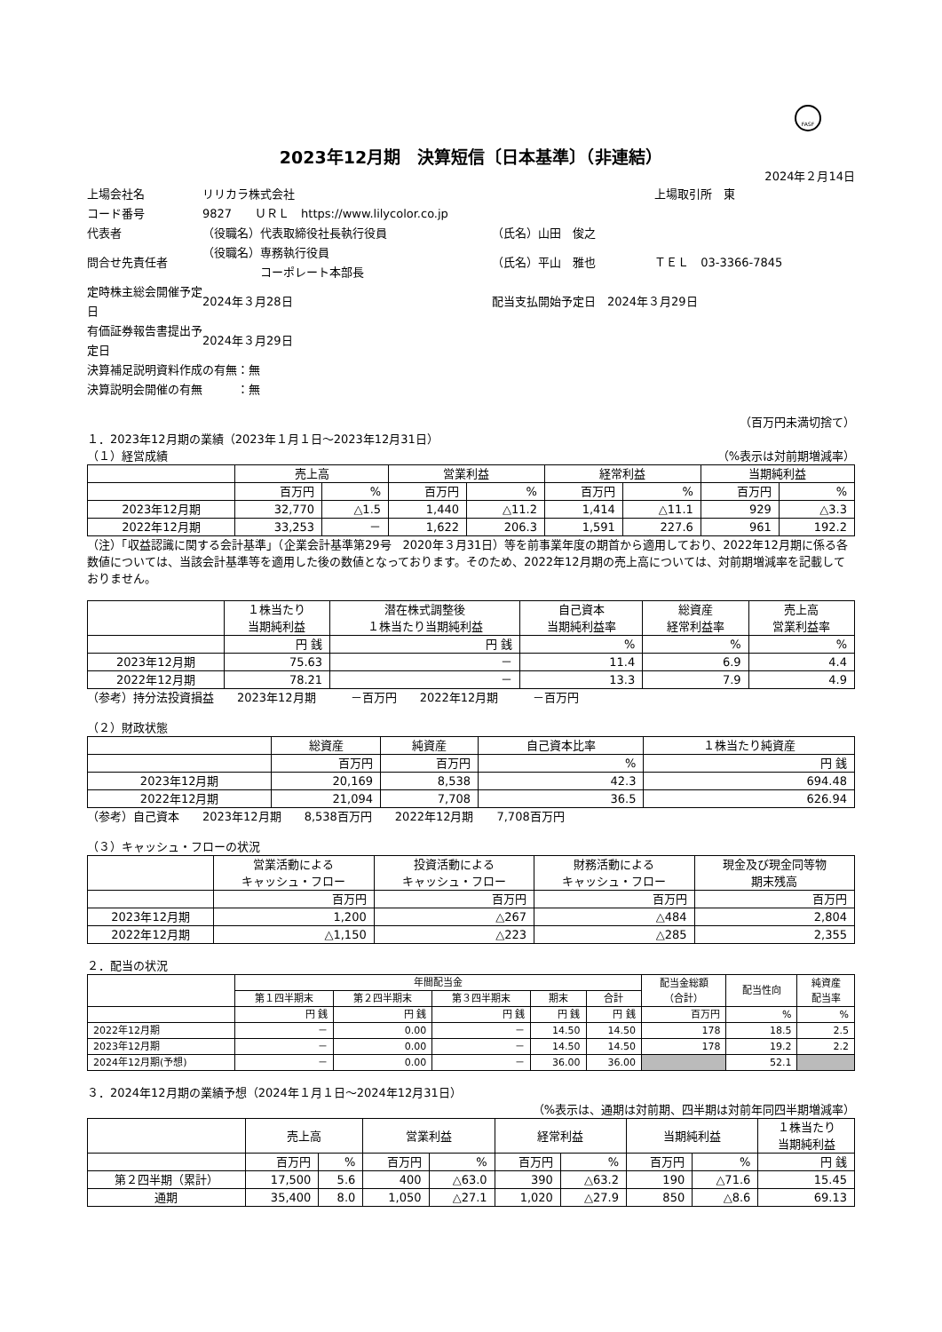FASF
2023年12月期　決算短信〔日本基準〕（非連結）
2024年２月14日
| 上場会社名 | リリカラ株式会社 | | 上場取引所 東 |
| コード番号 | 9827 ＵＲＬ https://www.lilycolor.co.jp | | |
| 代表者 | （役職名）代表取締役社長執行役員 | （氏名）山田 俊之 | |
| 問合せ先責任者 | （役職名）専務執行役員 コーポレート本部長 | （氏名）平山 雅也 | ＴＥＬ 03-3366-7845 |
| 定時株主総会開催予定日 | 2024年３月28日 | 配当支払開始予定日 2024年３月29日 | |
| 有価証券報告書提出予定日 | 2024年３月29日 | | |
| 決算補足説明資料作成の有無：無 | | | |
| 決算説明会開催の有無 ：無 | | | |
（百万円未満切捨て）
１．2023年12月期の業績（2023年１月１日～2023年12月31日）
（１）経営成績 （%表示は対前期増減率）
| | 売上高 | | 営業利益 | | 経常利益 | | 当期純利益 | |
| | 百万円 | % | 百万円 | % | 百万円 | % | 百万円 | % |
| 2023年12月期 | 32,770 | △1.5 | 1,440 | △11.2 | 1,414 | △11.1 | 929 | △3.3 |
| 2022年12月期 | 33,253 | － | 1,622 | 206.3 | 1,591 | 227.6 | 961 | 192.2 |
（注）「収益認識に関する会計基準」（企業会計基準第29号　2020年３月31日）等を前事業年度の期首から適用しており、2022年12月期に係る各数値については、当該会計基準等を適用した後の数値となっております。そのため、2022年12月期の売上高については、対前期増減率を記載しておりません。
| | １株当たり 当期純利益 | 潜在株式調整後 １株当たり当期純利益 | 自己資本 当期純利益率 | 総資産 経常利益率 | 売上高 営業利益率 |
| | 円 銭 | 円 銭 | % | % | % |
| 2023年12月期 | 75.63 | － | 11.4 | 6.9 | 4.4 |
| 2022年12月期 | 78.21 | － | 13.3 | 7.9 | 4.9 |
（参考）持分法投資損益　　2023年12月期　　　－百万円　　2022年12月期　　　－百万円
（２）財政状態
| | 総資産 | 純資産 | 自己資本比率 | １株当たり純資産 |
| | 百万円 | 百万円 | % | 円 銭 |
| 2023年12月期 | 20,169 | 8,538 | 42.3 | 694.48 |
| 2022年12月期 | 21,094 | 7,708 | 36.5 | 626.94 |
（参考）自己資本　　2023年12月期　　8,538百万円　　2022年12月期　　7,708百万円
（３）キャッシュ・フローの状況
| | 営業活動による キャッシュ・フロー | 投資活動による キャッシュ・フロー | 財務活動による キャッシュ・フロー | 現金及び現金同等物 期末残高 |
| | 百万円 | 百万円 | 百万円 | 百万円 |
| 2023年12月期 | 1,200 | △267 | △484 | 2,804 |
| 2022年12月期 | △1,150 | △223 | △285 | 2,355 |
２．配当の状況
| | 年間配当金 | | | | | 配当金総額 （合計） | 配当性向 | 純資産 配当率 |
| | 第１四半期末 | 第２四半期末 | 第３四半期末 | 期末 | 合計 | | | |
| | 円 銭 | 円 銭 | 円 銭 | 円 銭 | 円 銭 | 百万円 | % | % |
| 2022年12月期 | － | 0.00 | － | 14.50 | 14.50 | 178 | 18.5 | 2.5 |
| 2023年12月期 | － | 0.00 | － | 14.50 | 14.50 | 178 | 19.2 | 2.2 |
| 2024年12月期(予想) | － | 0.00 | － | 36.00 | 36.00 | | 52.1 | |
３．2024年12月期の業績予想（2024年１月１日～2024年12月31日）
（%表示は、通期は対前期、四半期は対前年同四半期増減率）
| | 売上高 | | 営業利益 | | 経常利益 | | 当期純利益 | | １株当たり 当期純利益 |
| | 百万円 | % | 百万円 | % | 百万円 | % | 百万円 | % | 円 銭 |
| 第２四半期（累計） | 17,500 | 5.6 | 400 | △63.0 | 390 | △63.2 | 190 | △71.6 | 15.45 |
| 通期 | 35,400 | 8.0 | 1,050 | △27.1 | 1,020 | △27.9 | 850 | △8.6 | 69.13 |